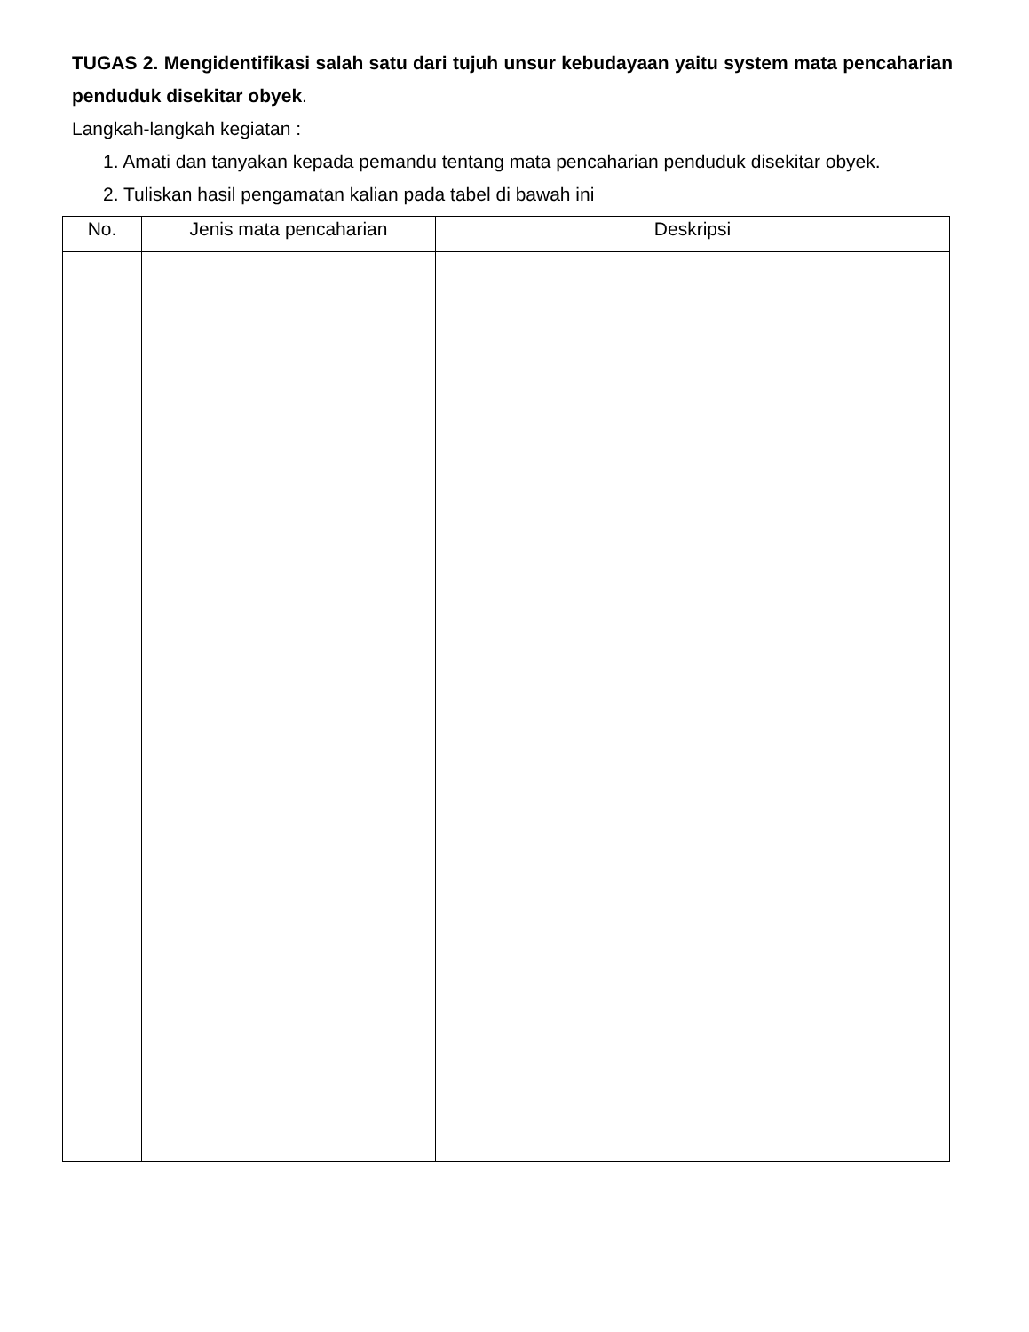TUGAS 2. Mengidentifikasi salah satu dari tujuh unsur kebudayaan yaitu system mata pencaharian penduduk disekitar obyek.
Langkah-langkah kegiatan :
1. Amati dan tanyakan kepada pemandu tentang mata pencaharian penduduk disekitar obyek.
2. Tuliskan hasil pengamatan kalian pada tabel di bawah ini
| No. | Jenis mata pencaharian | Deskripsi |
| --- | --- | --- |